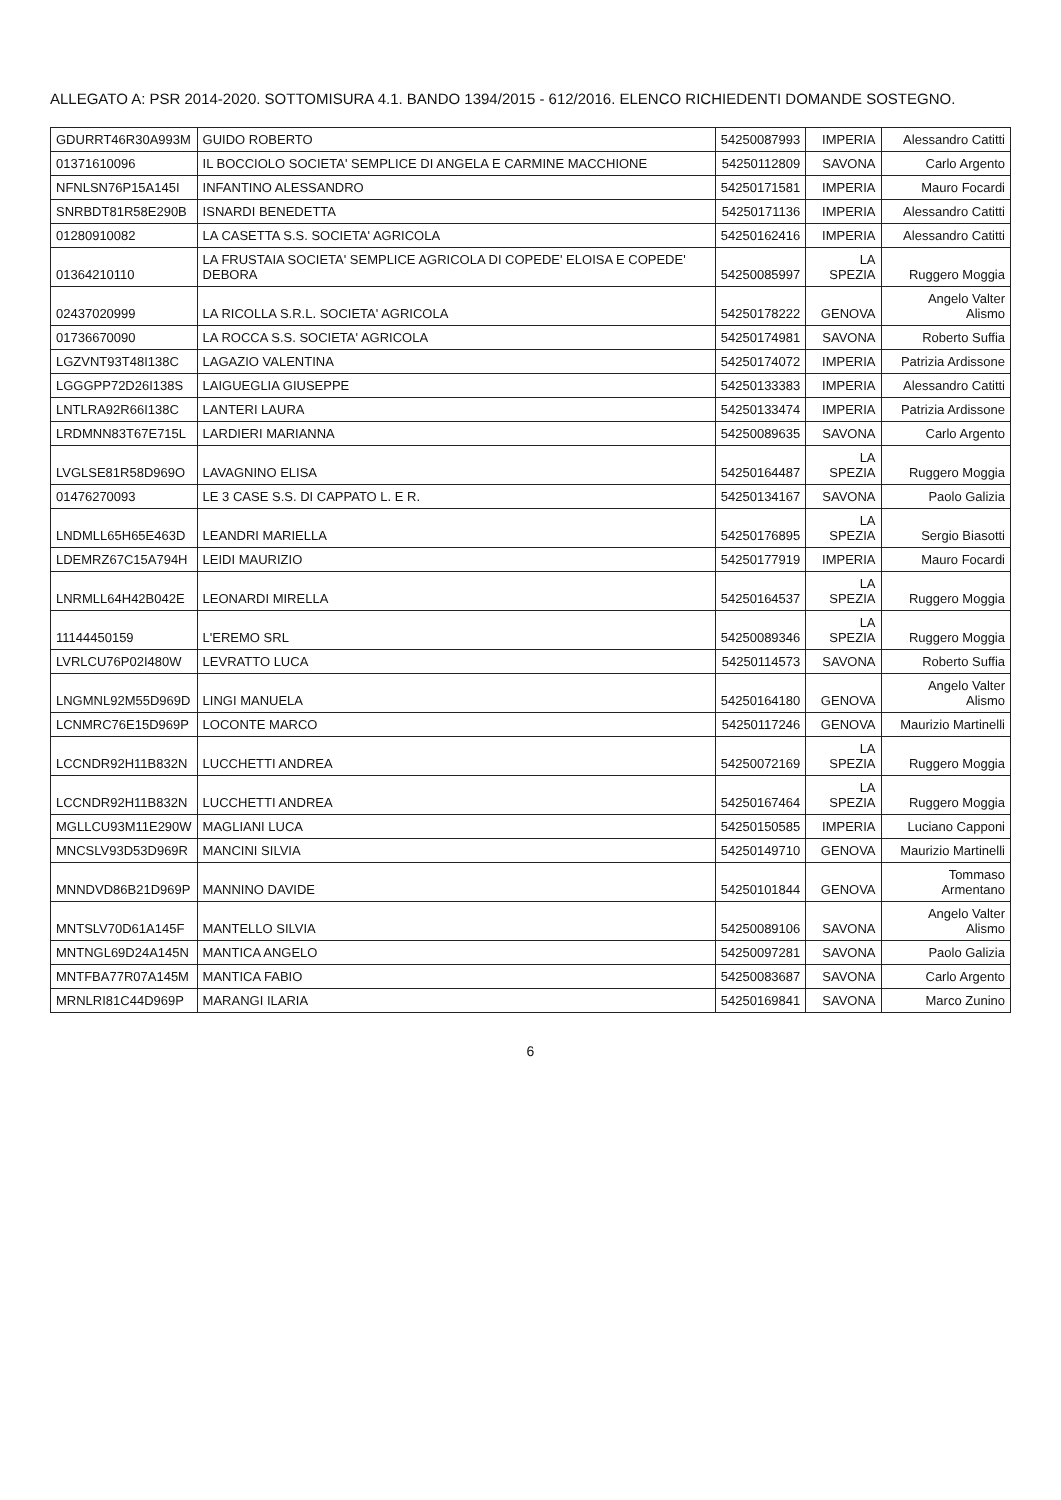ALLEGATO A: PSR 2014-2020. SOTTOMISURA 4.1. BANDO 1394/2015 - 612/2016. ELENCO RICHIEDENTI DOMANDE SOSTEGNO.
| GDURRT46R30A993M | GUIDO ROBERTO | 54250087993 | IMPERIA | Alessandro Catitti |
| 01371610096 | IL BOCCIOLO SOCIETA' SEMPLICE DI ANGELA E CARMINE MACCHIONE | 54250112809 | SAVONA | Carlo Argento |
| NFNLSN76P15A145I | INFANTINO ALESSANDRO | 54250171581 | IMPERIA | Mauro Focardi |
| SNRBDT81R58E290B | ISNARDI BENEDETTA | 54250171136 | IMPERIA | Alessandro Catitti |
| 01280910082 | LA CASETTA S.S. SOCIETA' AGRICOLA | 54250162416 | IMPERIA | Alessandro Catitti |
| 01364210110 | LA FRUSTAIA SOCIETA' SEMPLICE AGRICOLA DI COPEDE' ELOISA E COPEDE' DEBORA | 54250085997 | LA SPEZIA | Ruggero Moggia |
| 02437020999 | LA RICOLLA S.R.L. SOCIETA' AGRICOLA | 54250178222 | GENOVA | Angelo Valter Alismo |
| 01736670090 | LA ROCCA S.S. SOCIETA' AGRICOLA | 54250174981 | SAVONA | Roberto Suffia |
| LGZVNT93T48I138C | LAGAZIO VALENTINA | 54250174072 | IMPERIA | Patrizia Ardissone |
| LGGGPP72D26I138S | LAIGUEGLIA GIUSEPPE | 54250133383 | IMPERIA | Alessandro Catitti |
| LNTLRA92R66I138C | LANTERI LAURA | 54250133474 | IMPERIA | Patrizia Ardissone |
| LRDMNN83T67E715L | LARDIERI MARIANNA | 54250089635 | SAVONA | Carlo Argento |
| LVGLSE81R58D969O | LAVAGNINO ELISA | 54250164487 | LA SPEZIA | Ruggero Moggia |
| 01476270093 | LE 3 CASE S.S. DI CAPPATO L. E R. | 54250134167 | SAVONA | Paolo Galizia |
| LNDMLL65H65E463D | LEANDRI MARIELLA | 54250176895 | LA SPEZIA | Sergio Biasotti |
| LDEMRZ67C15A794H | LEIDI MAURIZIO | 54250177919 | IMPERIA | Mauro Focardi |
| LNRMLL64H42B042E | LEONARDI MIRELLA | 54250164537 | LA SPEZIA | Ruggero Moggia |
| 11144450159 | L'EREMO SRL | 54250089346 | LA SPEZIA | Ruggero Moggia |
| LVRLCU76P02I480W | LEVRATTO LUCA | 54250114573 | SAVONA | Roberto Suffia |
| LNGMNL92M55D969D | LINGI MANUELA | 54250164180 | GENOVA | Angelo Valter Alismo |
| LCNMRC76E15D969P | LOCONTE MARCO | 54250117246 | GENOVA | Maurizio Martinelli |
| LCCNDR92H11B832N | LUCCHETTI ANDREA | 54250072169 | LA SPEZIA | Ruggero Moggia |
| LCCNDR92H11B832N | LUCCHETTI ANDREA | 54250167464 | LA SPEZIA | Ruggero Moggia |
| MGLLCU93M11E290W | MAGLIANI LUCA | 54250150585 | IMPERIA | Luciano Capponi |
| MNCSLV93D53D969R | MANCINI SILVIA | 54250149710 | GENOVA | Maurizio Martinelli |
| MNNDVD86B21D969P | MANNINO DAVIDE | 54250101844 | GENOVA | Tommaso Armentano |
| MNTSLV70D61A145F | MANTELLO SILVIA | 54250089106 | SAVONA | Angelo Valter Alismo |
| MNTNGL69D24A145N | MANTICA ANGELO | 54250097281 | SAVONA | Paolo Galizia |
| MNTFBA77R07A145M | MANTICA FABIO | 54250083687 | SAVONA | Carlo Argento |
| MRNLRI81C44D969P | MARANGI ILARIA | 54250169841 | SAVONA | Marco Zunino |
6